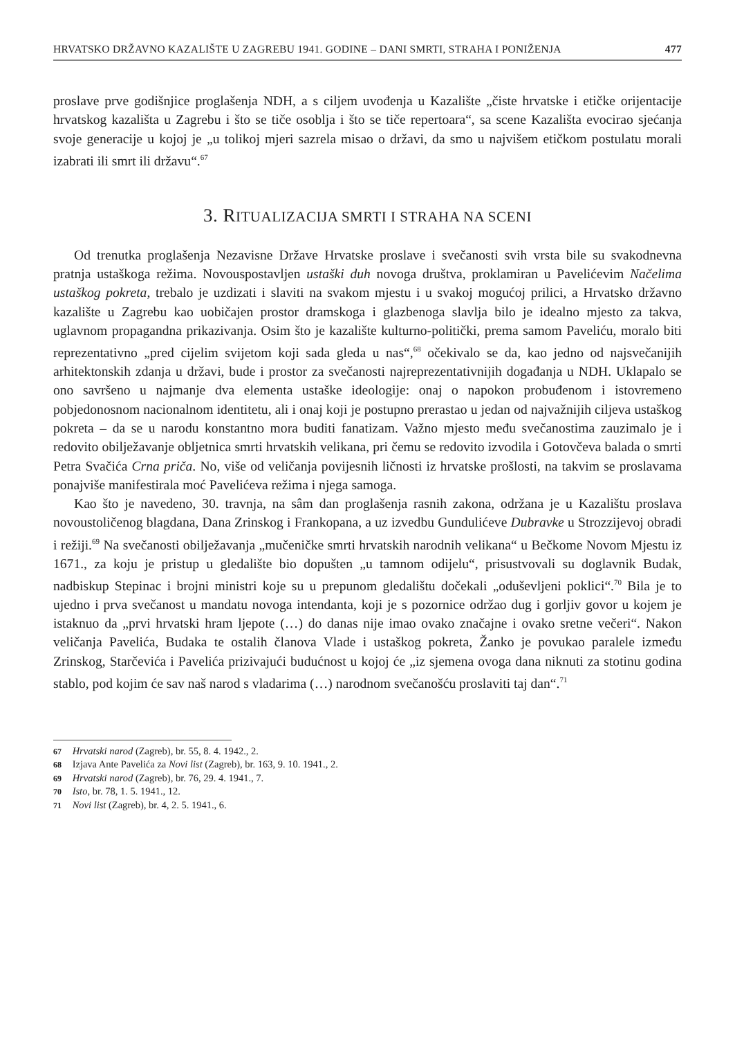HRVATSKO DRŽAVNO KAZALIŠTE U ZAGREBU 1941. GODINE – DANI SMRTI, STRAHA I PONIŽENJA 477
proslave prve godišnjice proglašenja NDH, a s ciljem uvođenja u Kazalište „čiste hrvatske i etičke orijentacije hrvatskog kazališta u Zagrebu i što se tiče osoblja i što se tiče repertoara“, sa scene Kazališta evocirao sjećanja svoje generacije u kojoj je „u tolikoj mjeri sazrela misao o državi, da smo u najvišem etičkom postulatu morali izabrati ili smrt ili državu“.<sup>67</sup>
3. RITUALIZACIJA SMRTI I STRAHA NA SCENI
Od trenutka proglašenja Nezavisne Države Hrvatske proslave i svečanosti svih vrsta bile su svakodnevna pratnja ustaškoga režima. Novouspostavljen ustaški duh novoga društva, proklamiran u Pavelićevim Načelima ustaškog pokreta, trebalo je uzdizati i slaviti na svakom mjestu i u svakoj mogućoj prilici, a Hrvatsko državno kazalište u Zagrebu kao uobičajen prostor dramskoga i glazbenoga slavlja bilo je idealno mjesto za takva, uglavnom propagandna prikazivanja. Osim što je kazalište kulturno-politički, prema samom Paveliću, moralo biti reprezentativno „pred cijelim svijetom koji sada gleda u nas“,<sup>68</sup> očekivalo se da, kao jedno od najsvečanijih arhitektonskih zdanja u državi, bude i prostor za svečanosti najreprezentativnijih događanja u NDH. Uklapalo se ono savršeno u najmanje dva elementa ustaške ideologije: onaj o napokon probuđenom i istovremeno pobjedonosnom nacionalnom identitetu, ali i onaj koji je postupno prerastao u jedan od najvažnijih ciljeva ustaškog pokreta – da se u narodu konstantno mora buditi fanatizam. Važno mjesto među svečanostima zauzimalo je i redovito obilježavanje obljetnica smrti hrvatskih velikana, pri čemu se redovito izvodila i Gotovčeva balada o smrti Petra Svačića Crna priča. No, više od veličanja povijesnih ličnosti iz hrvatske prošlosti, na takvim se proslavama ponajviše manifestirala moć Pavelićeva režima i njega samoga.
Kao što je navedeno, 30. travnja, na sâm dan proglašenja rasnih zakona, održana je u Kazalištu proslava novoustoličenog blagdana, Dana Zrinskog i Frankopana, a uz izvedbu Gundulićeve Dubravke u Strozzijevoj obradi i režiji.<sup>69</sup> Na svečanosti obilježavanja „mučeničke smrti hrvatskih narodnih velikana“ u Bečkome Novom Mjestu iz 1671., za koju je pristup u gledalište bio dopušten „u tamnom odijelu“, prisustvovali su doglavnik Budak, nadbiskup Stepinac i brojni ministri koje su u prepunom gledalištu dočekali „oduševljeni poklici“.<sup>70</sup> Bila je to ujedno i prva svečanost u mandatu novoga intendanta, koji je s pozornice održao dug i gorljiv govor u kojem je istaknuo da „prvi hrvatski hram ljepote (…) do danas nije imao ovako značajne i ovako sretne večeri“. Nakon veličanja Pavelića, Budaka te ostalih članova Vlade i ustaškog pokreta, Žanko je povukao paralele između Zrinskog, Starčevića i Pavelića prizivajući budućnost u kojoj će „iz sjemena ovoga dana niknuti za stotinu godina stablo, pod kojim će sav naš narod s vladarima (…) narodnom svečanošću proslaviti taj dan“.<sup>71</sup>
67 Hrvatski narod (Zagreb), br. 55, 8. 4. 1942., 2.
68 Izjava Ante Pavelića za Novi list (Zagreb), br. 163, 9. 10. 1941., 2.
69 Hrvatski narod (Zagreb), br. 76, 29. 4. 1941., 7.
70 Isto, br. 78, 1. 5. 1941., 12.
71 Novi list (Zagreb), br. 4, 2. 5. 1941., 6.